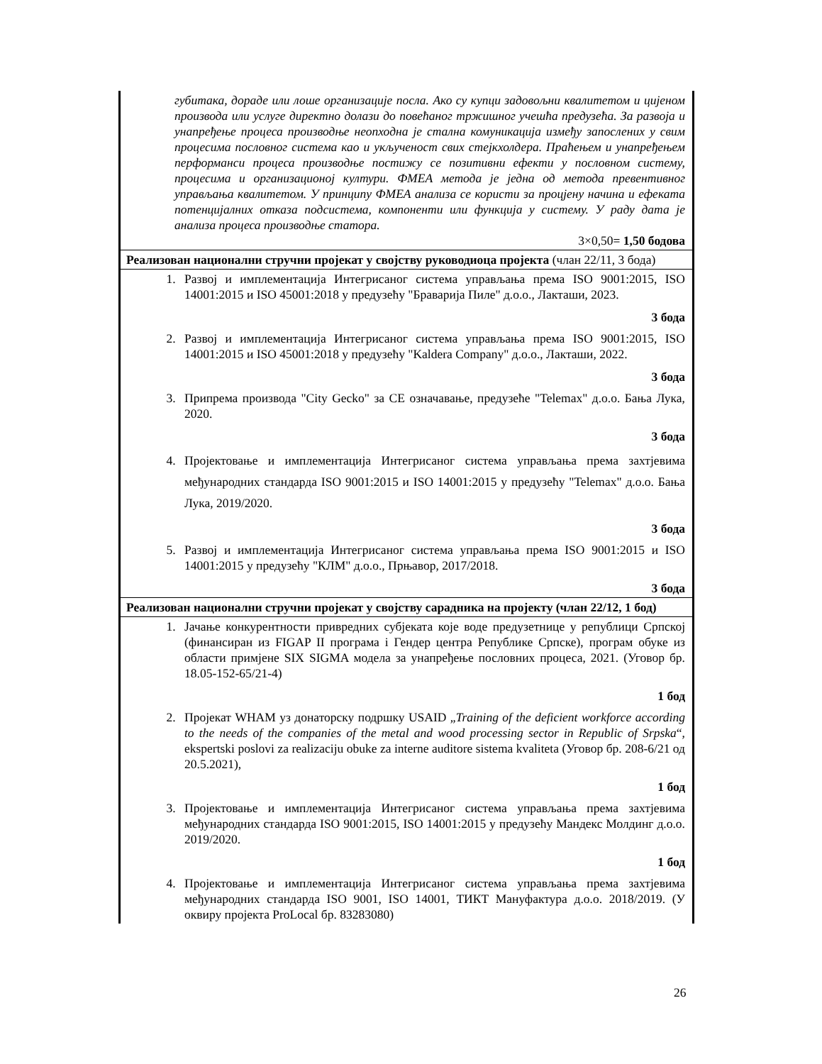| губитака, дораде или лоше организације посла. Ако су купци задовољни квалитетом и цијеном производа или услуге директно долази до повећаног тржишног учешћа предузећа. За развоја и унапређење процеса производње неопходна је стална комуникација између запослених у свим процесима пословног система као и укљученост свих стејкхолдера. Праћењем и унапређењем перформанси процеса производње постижу се позитивни ефекти у пословном систему, процесима и организационој култури. ФМЕА метода је једна од метода превентивног управљања квалитетом. У принципу ФМЕА анализа се користи за процјену начина и ефеката потенцијалних отказа подсистема, компоненти или функција у систему. У раду дата је анализа процеса производње статора. 3×0,50= 1,50 бодова |
| Реализован национални стручни пројекат у својству руководиоца пројекта (члан 22/11, 3 бода) |
| 1. Развој и имплементација Интегрисаног система управљања према ISO 9001:2015, ISO 14001:2015 и ISO 45001:2018 у предузећу "Браварија Пиле" д.о.о., Лакташи, 2023. 3 бода 2. Развој и имплементација Интегрисаног система управљања према ISO 9001:2015, ISO 14001:2015 и ISO 45001:2018 у предузећу "Kaldera Company" д.о.о., Лакташи, 2022. 3 бода 3. Припрема производа "City Gecko" за CE означавање, предузеће "Telemax" д.о.о. Бања Лука, 2020. 3 бода 4. Пројектовање и имплементација Интегрисаног система управљања према захтјевима међународних стандарда ISO 9001:2015 и ISO 14001:2015 у предузећу "Telemax" д.о.о. Бања Лука, 2019/2020. 3 бода 5. Развој и имплементација Интегрисаног система управљања према ISO 9001:2015 и ISO 14001:2015 у предузећу "КЛМ" д.о.о., Прњавор, 2017/2018. 3 бода |
| Реализован национални стручни пројекат у својству сарадника на пројекту (члан 22/12, 1 бод) |
| 1. Јачање конкурентности привредних субјеката које воде предузетнице у републици Српској (финансиран из FIGAP II програма і Гендер центра Републике Српске), програм обуке из области примјене SIX SIGMA модела за унапређење пословних процеса, 2021. (Уговор бр. 18.05-152-65/21-4) 1 бод 2. Пројекат WHAM уз донаторску подршку USAID „ Training of the deficient workforce according to the needs of the companies of the metal and wood processing sector in Republic of Srpska “, ekspertski poslovi za realizaciju obuke za interne auditore sistema kvaliteta (Уговор бр. 208-6/21 од 20.5.2021), 1 бод 3. Пројектовање и имплементација Интегрисаног система управљања према захтјевима међународних стандарда ISO 9001:2015, ISO 14001:2015 у предузећу Мандекс Молдинг д.о.о. 2019/2020. 1 бод 4. Пројектовање и имплементација Интегрисаног система управљања према захтјевима међународних стандарда ISO 9001, ISO 14001, ТИКТ Мануфактура д.о.о. 2018/2019. (У оквиру пројекта ProLocal бр. 83283080) |
26